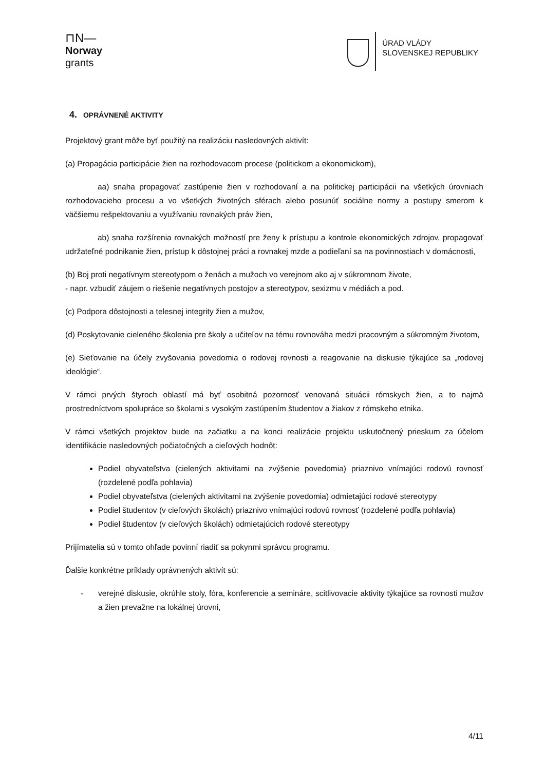⊓N—
Norway
grants
ÚRAD VLÁDY
SLOVENSKEJ REPUBLIKY
4. OPRÁVNENÉ AKTIVITY
Projektový grant môže byť použitý na realizáciu nasledovných aktivít:
(a) Propagácia participácie žien na rozhodovacom procese (politickom a ekonomickom),
aa) snaha propagovať zastúpenie žien v rozhodovaní a na politickej participácii na všetkých úrovniach rozhodovacieho procesu a vo všetkých životných sférach alebo posunúť sociálne normy a postupy smerom k väčšiemu rešpektovaniu a využívaniu rovnakých práv žien,
ab) snaha rozšírenia rovnakých možností pre ženy k prístupu a kontrole ekonomických zdrojov, propagovať udržateľné podnikanie žien, prístup k dôstojnej práci a rovnakej mzde a podieľaní sa na povinnostiach v domácnosti,
(b) Boj proti negatívnym stereotypom o ženách a mužoch vo verejnom ako aj v súkromnom živote,
- napr. vzbudiť záujem o riešenie negatívnych postojov a stereotypov, sexizmu v médiách a pod.
(c) Podpora dôstojnosti a telesnej integrity žien a mužov,
(d) Poskytovanie cieleného školenia pre školy a učiteľov na tému rovnováha medzi pracovným a súkromným životom,
(e) Sieťovanie na účely zvyšovania povedomia o rodovej rovnosti a reagovanie na diskusie týkajúce sa „rodovej ideológie“.
V rámci prvých štyroch oblastí má byť osobitná pozornosť venovaná situácii rómskych žien, a to najmä prostredníctvom spolupráce so školami s vysokým zastúpením študentov a žiakov z rómskeho etnika.
V rámci všetkých projektov bude na začiatku a na konci realizácie projektu uskutočnený prieskum za účelom identifikácie nasledovných počiatočných a cieľových hodnôt:
Podiel obyvateľstva (cielených aktivitami na zvýšenie povedomia) priaznivo vnímajúci rodovú rovnosť (rozdelené podľa pohlavia)
Podiel obyvateľstva (cielených aktivitami na zvýšenie povedomia) odmietajúci rodové stereotypy
Podiel študentov (v cieľových školách) priaznivo vnímajúci rodovú rovnosť (rozdelené podľa pohlavia)
Podiel študentov (v cieľových školách) odmietajúcich rodové stereotypy
Prijímatelia sú v tomto ohľade povinní riadiť sa pokynmi správcu programu.
Ďalšie konkrétne príklady oprávnených aktivít sú:
- verejné diskusie, okrúhle stoly, fóra, konferencie a semináre, scitlivovacie aktivity týkajúce sa rovnosti mužov a žien prevažne na lokálnej úrovni,
4/11